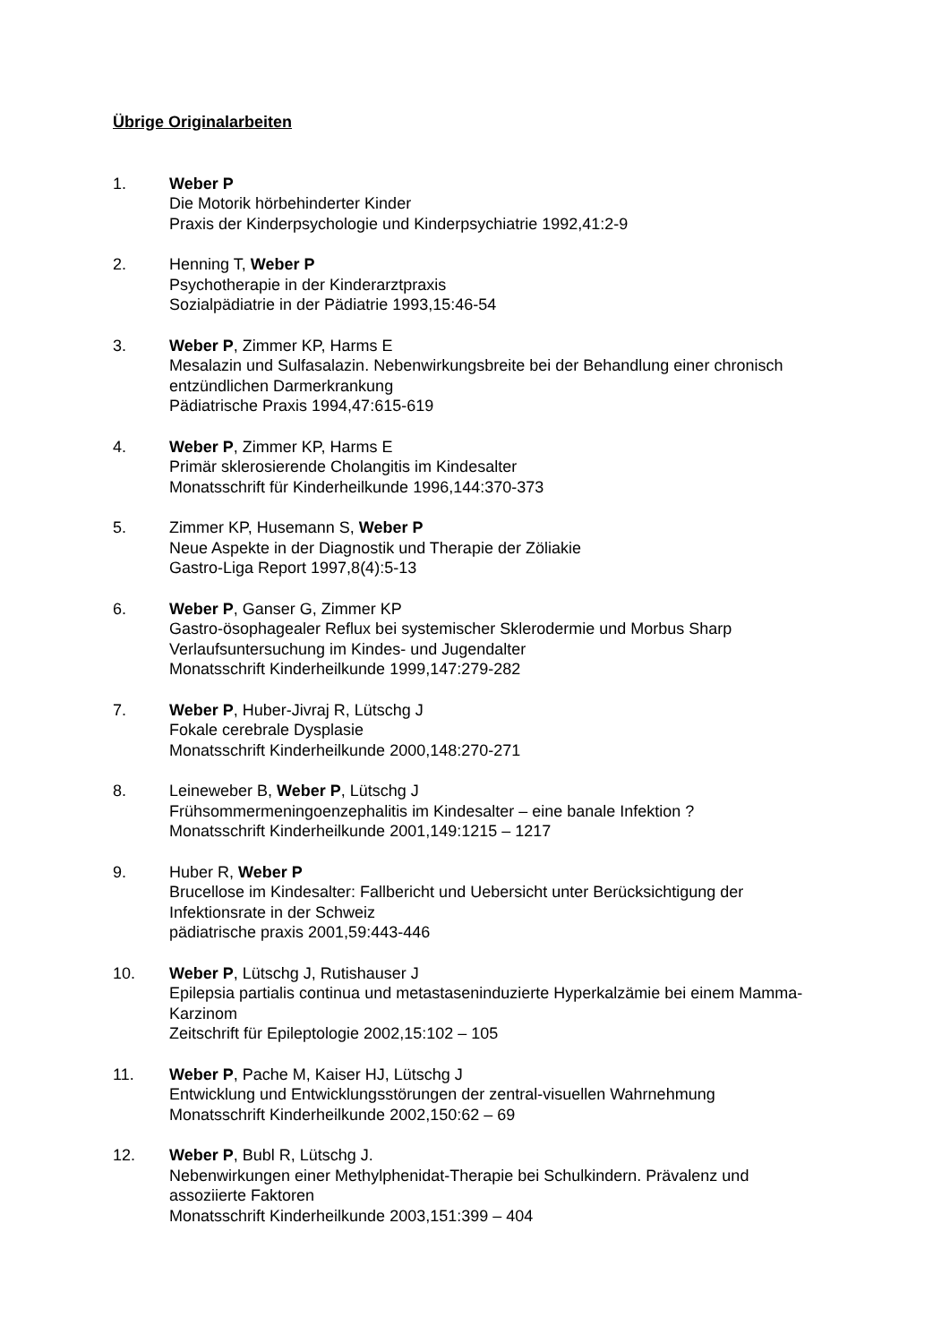Übrige Originalarbeiten
1. Weber P
Die Motorik hörbehinderter Kinder
Praxis der Kinderpsychologie und Kinderpsychiatrie 1992,41:2-9
2. Henning T, Weber P
Psychotherapie in der Kinderarztpraxis
Sozialpädiatrie in der Pädiatrie 1993,15:46-54
3. Weber P, Zimmer KP, Harms E
Mesalazin und Sulfasalazin. Nebenwirkungsbreite bei der Behandlung einer chronisch entzündlichen Darmerkrankung
Pädiatrische Praxis 1994,47:615-619
4. Weber P, Zimmer KP, Harms E
Primär sklerosierende Cholangitis im Kindesalter
Monatsschrift für Kinderheilkunde 1996,144:370-373
5. Zimmer KP, Husemann S, Weber P
Neue Aspekte in der Diagnostik und Therapie der Zöliakie
Gastro-Liga Report 1997,8(4):5-13
6. Weber P, Ganser G, Zimmer KP
Gastro-ösophagealer Reflux bei systemischer Sklerodermie und Morbus Sharp
Verlaufsuntersuchung im Kindes- und Jugendalter
Monatsschrift Kinderheilkunde 1999,147:279-282
7. Weber P, Huber-Jivraj R, Lütschg J
Fokale cerebrale Dysplasie
Monatsschrift Kinderheilkunde 2000,148:270-271
8. Leineweber B, Weber P, Lütschg J
Frühsommermeningoenzephalitis im Kindesalter – eine banale Infektion ?
Monatsschrift Kinderheilkunde 2001,149:1215 – 1217
9. Huber R, Weber P
Brucellose im Kindesalter: Fallbericht und Uebersicht unter Berücksichtigung der Infektionsrate in der Schweiz
pädiatrische praxis 2001,59:443-446
10. Weber P, Lütschg J, Rutishauser J
Epilepsia partialis continua und metastaseninduzierte Hyperkalzämie bei einem Mamma-Karzinom
Zeitschrift für Epileptologie 2002,15:102 – 105
11. Weber P, Pache M, Kaiser HJ, Lütschg J
Entwicklung und Entwicklungsstörungen der zentral-visuellen Wahrnehmung
Monatsschrift Kinderheilkunde 2002,150:62 – 69
12. Weber P, Bubl R, Lütschg J.
Nebenwirkungen einer Methylphenidat-Therapie bei Schulkindern. Prävalenz und assoziierte Faktoren
Monatsschrift Kinderheilkunde 2003,151:399 – 404